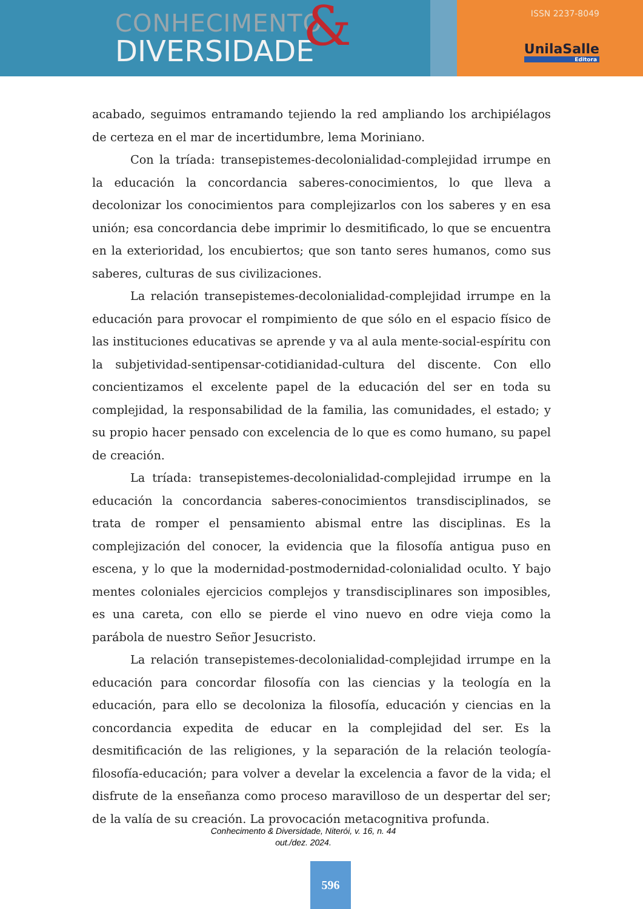CONHECIMENTO
DIVERSIDADE
&
ISSN 2237-8049
UnilaSalle
Editora
acabado, seguimos entramando tejiendo la red ampliando los archipiélagos de certeza en el mar de incertidumbre, lema Moriniano.
Con la tríada: transepistemes-decolonialidad-complejidad irrumpe en la educación la concordancia saberes-conocimientos, lo que lleva a decolonizar los conocimientos para complejizarlos con los saberes y en esa unión; esa concordancia debe imprimir lo desmitificado, lo que se encuentra en la exterioridad, los encubiertos; que son tanto seres humanos, como sus saberes, culturas de sus civilizaciones.
La relación transepistemes-decolonialidad-complejidad irrumpe en la educación para provocar el rompimiento de que sólo en el espacio físico de las instituciones educativas se aprende y va al aula mente-social-espíritu con la subjetividad-sentipensar-cotidianidad-cultura del discente. Con ello concientizamos el excelente papel de la educación del ser en toda su complejidad, la responsabilidad de la familia, las comunidades, el estado; y su propio hacer pensado con excelencia de lo que es como humano, su papel de creación.
La tríada: transepistemes-decolonialidad-complejidad irrumpe en la educación la concordancia saberes-conocimientos transdisciplinados, se trata de romper el pensamiento abismal entre las disciplinas. Es la complejización del conocer, la evidencia que la filosofía antigua puso en escena, y lo que la modernidad-postmodernidad-colonialidad oculto. Y bajo mentes coloniales ejercicios complejos y transdisciplinares son imposibles, es una careta, con ello se pierde el vino nuevo en odre vieja como la parábola de nuestro Señor Jesucristo.
La relación transepistemes-decolonialidad-complejidad irrumpe en la educación para concordar filosofía con las ciencias y la teología en la educación, para ello se decoloniza la filosofía, educación y ciencias en la concordancia expedita de educar en la complejidad del ser. Es la desmitificación de las religiones, y la separación de la relación teología-filosofía-educación; para volver a develar la excelencia a favor de la vida; el disfrute de la enseñanza como proceso maravilloso de un despertar del ser; de la valía de su creación. La provocación metacognitiva profunda.
Conhecimento & Diversidade, Niterói, v. 16, n. 44
out./dez. 2024.
596